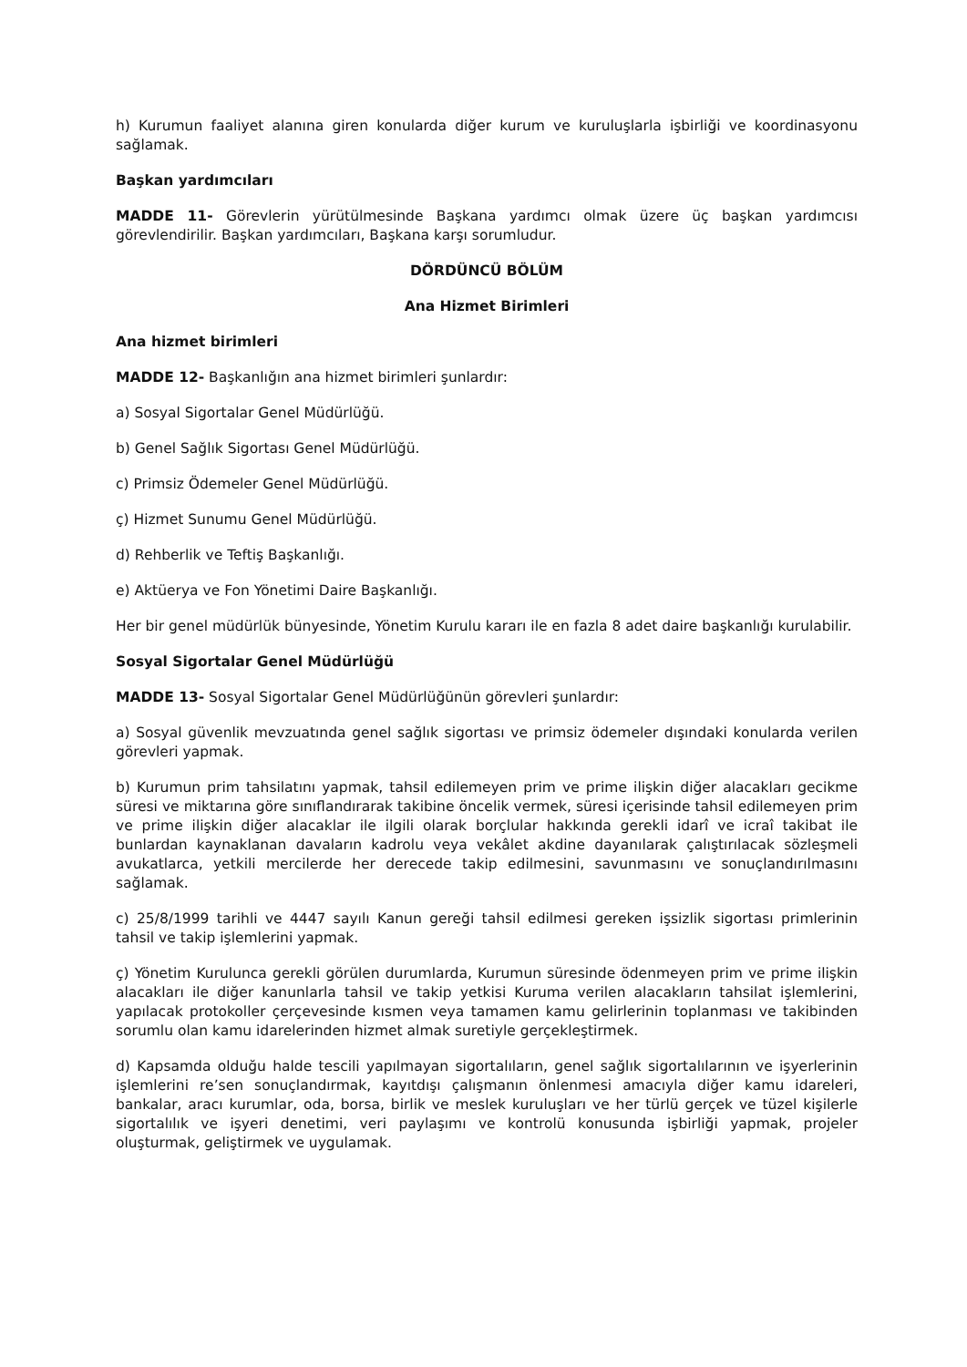h) Kurumun faaliyet alanına giren konularda diğer kurum ve kuruluşlarla işbirliği ve koordinasyonu sağlamak.
Başkan yardımcıları
MADDE 11- Görevlerin yürütülmesinde Başkana yardımcı olmak üzere üç başkan yardımcısı görevlendirilir. Başkan yardımcıları, Başkana karşı sorumludur.
DÖRDÜNCÜ BÖLÜM
Ana Hizmet Birimleri
Ana hizmet birimleri
MADDE 12- Başkanlığın ana hizmet birimleri şunlardır:
a) Sosyal Sigortalar Genel Müdürlüğü.
b) Genel Sağlık Sigortası Genel Müdürlüğü.
c) Primsiz Ödemeler Genel Müdürlüğü.
ç) Hizmet Sunumu Genel Müdürlüğü.
d) Rehberlik ve Teftiş Başkanlığı.
e) Aktüerya ve Fon Yönetimi Daire Başkanlığı.
Her bir genel müdürlük bünyesinde, Yönetim Kurulu kararı ile en fazla 8 adet daire başkanlığı kurulabilir.
Sosyal Sigortalar Genel Müdürlüğü
MADDE 13- Sosyal Sigortalar Genel Müdürlüğünün görevleri şunlardır:
a) Sosyal güvenlik mevzuatında genel sağlık sigortası ve primsiz ödemeler dışındaki konularda verilen görevleri yapmak.
b) Kurumun prim tahsilatını yapmak, tahsil edilemeyen prim ve prime ilişkin diğer alacakları gecikme süresi ve miktarına göre sınıflandırarak takibine öncelik vermek, süresi içerisinde tahsil edilemeyen prim ve prime ilişkin diğer alacaklar ile ilgili olarak borçlular hakkında gerekli idarî ve icraî takibat ile bunlardan kaynaklanan davaların kadrolu veya vekâlet akdine dayanılarak çalıştırılacak sözleşmeli avukatlarca, yetkili mercilerde her derecede takip edilmesini, savunmasını ve sonuçlandırılmasını sağlamak.
c) 25/8/1999 tarihli ve 4447 sayılı Kanun gereği tahsil edilmesi gereken işsizlik sigortası primlerinin tahsil ve takip işlemlerini yapmak.
ç) Yönetim Kurulunca gerekli görülen durumlarda, Kurumun süresinde ödenmeyen prim ve prime ilişkin alacakları ile diğer kanunlarla tahsil ve takip yetkisi Kuruma verilen alacakların tahsilat işlemlerini, yapılacak protokoller çerçevesinde kısmen veya tamamen kamu gelirlerinin toplanması ve takibinden sorumlu olan kamu idarelerinden hizmet almak suretiyle gerçekleştirmek.
d) Kapsamda olduğu halde tescili yapılmayan sigortalıların, genel sağlık sigortalılarının ve işyerlerinin işlemlerini re’sen sonuçlandırmak, kayıtdışı çalışmanın önlenmesi amacıyla diğer kamu idareleri, bankalar, aracı kurumlar, oda, borsa, birlik ve meslek kuruluşları ve her türlü gerçek ve tüzel kişilerle sigortalılık ve işyeri denetimi, veri paylaşımı ve kontrolü konusunda işbirliği yapmak, projeler oluşturmak, geliştirmek ve uygulamak.